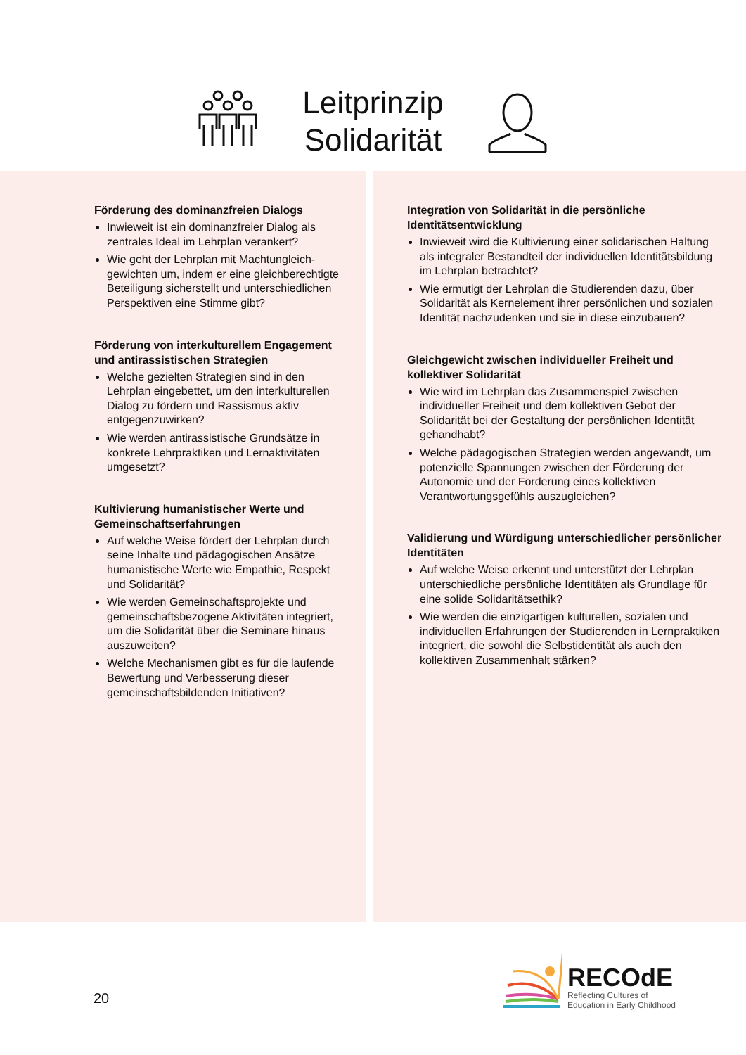Leitprinzip
Solidarität
Förderung des dominanzfreien Dialogs
Inwieweit ist ein dominanzfreier Dialog als zentrales Ideal im Lehrplan verankert?
Wie geht der Lehrplan mit Machtungleich-gewichten um, indem er eine gleichberechtigte Beteiligung sicherstellt und unterschiedlichen Perspektiven eine Stimme gibt?
Förderung von interkulturellem Engagement und antirassistischen Strategien
Welche gezielten Strategien sind in den Lehrplan eingebettet, um den interkulturellen Dialog zu fördern und Rassismus aktiv entgegenzuwirken?
Wie werden antirassistische Grundsätze in konkrete Lehrpraktiken und Lernaktivitäten umgesetzt?
Kultivierung humanistischer Werte und Gemeinschaftserfahrungen
Auf welche Weise fördert der Lehrplan durch seine Inhalte und pädagogischen Ansätze humanistische Werte wie Empathie, Respekt und Solidarität?
Wie werden Gemeinschaftsprojekte und gemeinschaftsbezogene Aktivitäten integriert, um die Solidarität über die Seminare hinaus auszuweiten?
Welche Mechanismen gibt es für die laufende Bewertung und Verbesserung dieser gemeinschaftsbildenden Initiativen?
Integration von Solidarität in die persönliche Identitätsentwicklung
Inwieweit wird die Kultivierung einer solidarischen Haltung als integraler Bestandteil der individuellen Identitätsbildung im Lehrplan betrachtet?
Wie ermutigt der Lehrplan die Studierenden dazu, über Solidarität als Kernelement ihrer persönlichen und sozialen Identität nachzudenken und sie in diese einzubauen?
Gleichgewicht zwischen individueller Freiheit und kollektiver Solidarität
Wie wird im Lehrplan das Zusammenspiel zwischen individueller Freiheit und dem kollektiven Gebot der Solidarität bei der Gestaltung der persönlichen Identität gehandhabt?
Welche pädagogischen Strategien werden angewandt, um potenzielle Spannungen zwischen der Förderung der Autonomie und der Förderung eines kollektiven Verantwortungsgefühls auszugleichen?
Validierung und Würdigung unterschiedlicher persönlicher Identitäten
Auf welche Weise erkennt und unterstützt der Lehrplan unterschiedliche persönliche Identitäten als Grundlage für eine solide Solidaritätsethik?
Wie werden die einzigartigen kulturellen, sozialen und individuellen Erfahrungen der Studierenden in Lernpraktiken integriert, die sowohl die Selbstidentität als auch den kollektiven Zusammenhalt stärken?
20
RECOdE
Reflecting Cultures of
Education in Early Childhood